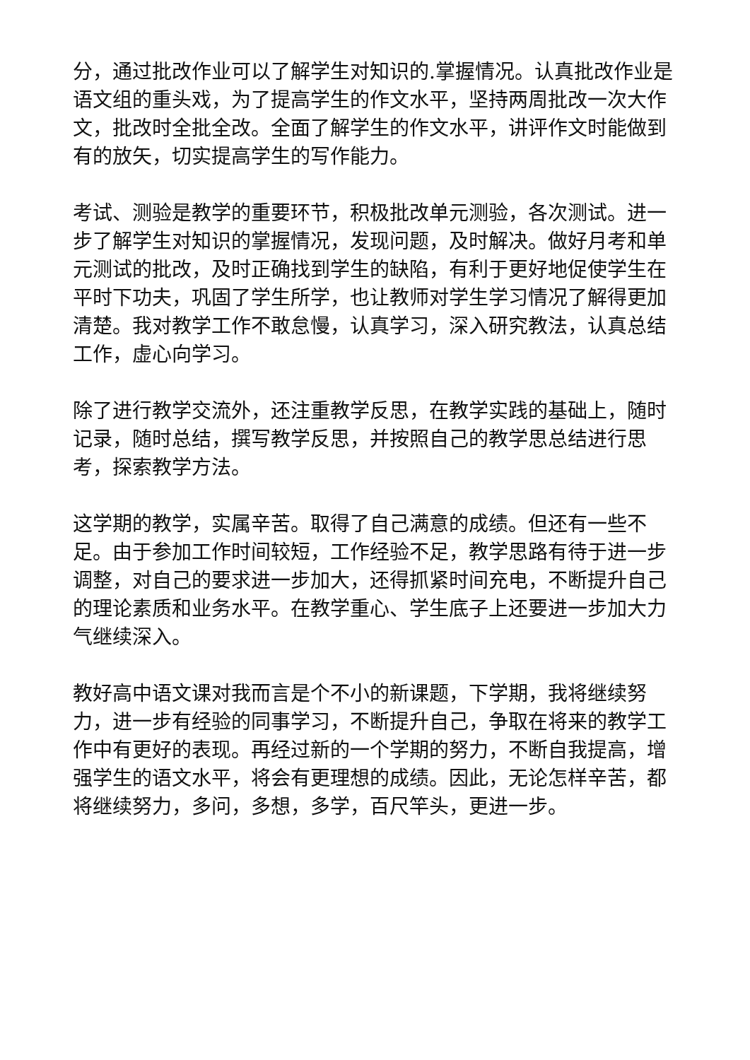分，通过批改作业可以了解学生对知识的.掌握情况。认真批改作业是语文组的重头戏，为了提高学生的作文水平，坚持两周批改一次大作文，批改时全批全改。全面了解学生的作文水平，讲评作文时能做到有的放矢，切实提高学生的写作能力。
考试、测验是教学的重要环节，积极批改单元测验，各次测试。进一步了解学生对知识的掌握情况，发现问题，及时解决。做好月考和单元测试的批改，及时正确找到学生的缺陷，有利于更好地促使学生在平时下功夫，巩固了学生所学，也让教师对学生学习情况了解得更加清楚。我对教学工作不敢怠慢，认真学习，深入研究教法，认真总结工作，虚心向学习。
除了进行教学交流外，还注重教学反思，在教学实践的基础上，随时记录，随时总结，撰写教学反思，并按照自己的教学思总结进行思考，探索教学方法。
这学期的教学，实属辛苦。取得了自己满意的成绩。但还有一些不足。由于参加工作时间较短，工作经验不足，教学思路有待于进一步调整，对自己的要求进一步加大，还得抓紧时间充电，不断提升自己的理论素质和业务水平。在教学重心、学生底子上还要进一步加大力气继续深入。
教好高中语文课对我而言是个不小的新课题，下学期，我将继续努力，进一步有经验的同事学习，不断提升自己，争取在将来的教学工作中有更好的表现。再经过新的一个学期的努力，不断自我提高，增强学生的语文水平，将会有更理想的成绩。因此，无论怎样辛苦，都将继续努力，多问，多想，多学，百尺竿头，更进一步。